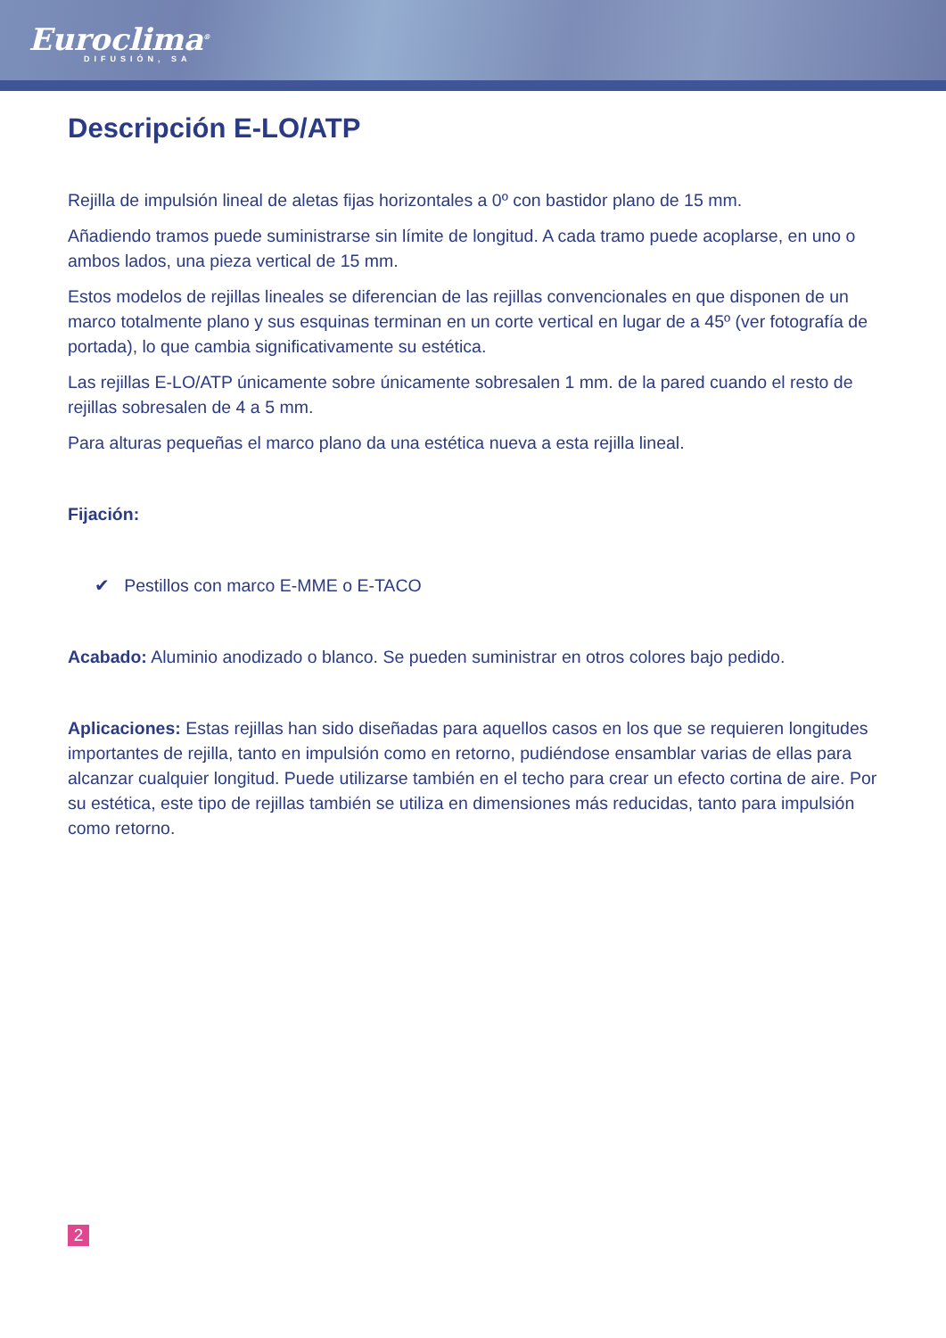Euroclima<sup>®</sup>
DIFUSIÓN, SA
Descripción E-LO/ATP
Rejilla de impulsión lineal de aletas fijas horizontales a 0º con bastidor plano de 15 mm.
Añadiendo tramos puede suministrarse sin límite de longitud. A cada tramo puede acoplarse, en uno o ambos lados, una pieza vertical de 15 mm.
Estos modelos de rejillas lineales se diferencian de las rejillas convencionales en que disponen de un marco totalmente plano y sus esquinas terminan en un corte vertical en lugar de a 45º (ver fotografía de portada), lo que cambia significativamente su estética.
Las rejillas E-LO/ATP únicamente sobre únicamente sobresalen 1 mm. de la pared cuando el resto de rejillas sobresalen de 4 a 5 mm.
Para alturas pequeñas el marco plano da una estética nueva a esta rejilla lineal.
Fijación:
✔ Pestillos con marco E-MME o E-TACO
Acabado: Aluminio anodizado o blanco. Se pueden suministrar en otros colores bajo pedido.
Aplicaciones: Estas rejillas han sido diseñadas para aquellos casos en los que se requieren longitudes importantes de rejilla, tanto en impulsión como en retorno, pudiéndose ensamblar varias de ellas para alcanzar cualquier longitud. Puede utilizarse también en el techo para crear un efecto cortina de aire. Por su estética, este tipo de rejillas también se utiliza en dimensiones más reducidas, tanto para impulsión como retorno.
2